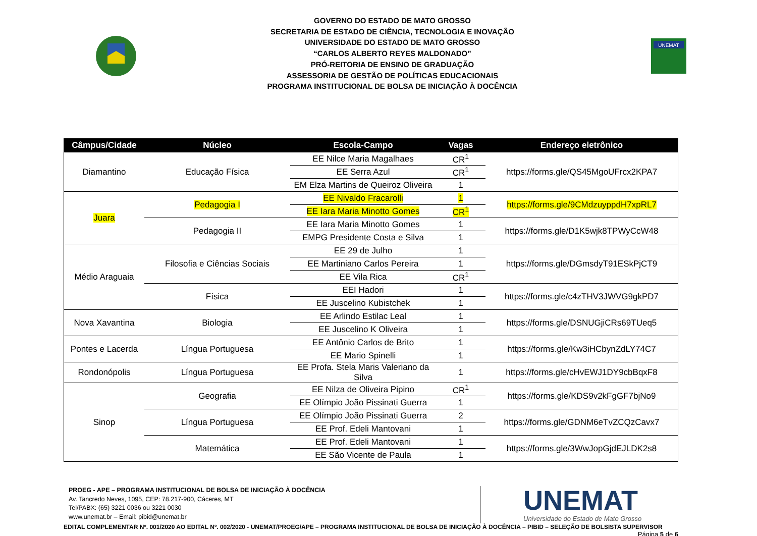GOVERNO DO ESTADO DE MATO GROSSO
SECRETARIA DE ESTADO DE CIÊNCIA, TECNOLOGIA E INOVAÇÃO
UNIVERSIDADE DO ESTADO DE MATO GROSSO
“CARLOS ALBERTO REYES MALDONADO”
PRÓ-REITORIA DE ENSINO DE GRADUAÇÃO
ASSESSORIA DE GESTÃO DE POLÍTICAS EDUCACIONAIS
PROGRAMA INSTITUCIONAL DE BOLSA DE INICIAÇÃO À DOCÊNCIA
UNEMAT
| Câmpus/Cidade | Núcleo | Escola-Campo | Vagas | Endereço eletrônico |
| --- | --- | --- | --- | --- |
| Diamantino | Educação Física | EE Nilce Maria Magalhaes | CR<sup>1</sup> | https://forms.gle/QS45MgoUFrcx2KPA7 |
| | | EE Serra Azul | CR<sup>1</sup> | |
| | | EM Elza Martins de Queiroz Oliveira | 1 | |
| Juara | Pedagogia I | EE Nivaldo Fracarolli | 1 | https://forms.gle/9CMdzuyppdH7xpRL7 |
| | | EE Iara Maria Minotto Gomes | CR<sup>1</sup> | |
| | Pedagogia II | EE Iara Maria Minotto Gomes | 1 | https://forms.gle/D1K5wjk8TPWyCcW48 |
| | | EMPG Presidente Costa e Silva | 1 | |
| Médio Araguaia | Filosofia e Ciências Sociais | EE 29 de Julho | 1 | https://forms.gle/DGmsdyT91ESkPjCT9 |
| | | EE Martiniano Carlos Pereira | 1 | |
| | | EE Vila Rica | CR<sup>1</sup> | |
| | Física | EEI Hadori | 1 | https://forms.gle/c4zTHV3JWVG9gkPD7 |
| | | EE Juscelino Kubistchek | 1 | |
| Nova Xavantina | Biologia | EE Arlindo Estilac Leal | 1 | https://forms.gle/DSNUGjiCRs69TUeq5 |
| | | EE Juscelino K Oliveira | 1 | |
| Pontes e Lacerda | Língua Portuguesa | EE Antônio Carlos de Brito | 1 | https://forms.gle/Kw3iHCbynZdLY74C7 |
| | | EE Mario Spinelli | 1 | |
| Rondonópolis | Língua Portuguesa | EE Profa. Stela Maris Valeriano da Silva | 1 | https://forms.gle/cHvEWJ1DY9cbBqxF8 |
| Sinop | Geografia | EE Nilza de Oliveira Pipino | CR<sup>1</sup> | https://forms.gle/KDS9v2kFgGF7bjNo9 |
| | | EE Olímpio João Pissinati Guerra | 1 | |
| | Língua Portuguesa | EE Olímpio João Pissinati Guerra | 2 | https://forms.gle/GDNM6eTvZCQzCavx7 |
| | | EE Prof. Edeli Mantovani | 1 | |
| | Matemática | EE Prof. Edeli Mantovani | 1 | https://forms.gle/3WwJopGjdEJLDK2s8 |
| | | EE São Vicente de Paula | 1 | |
PROEG - APE – PROGRAMA INSTITUCIONAL DE BOLSA DE INICIAÇÃO À DOCÊNCIA
Av. Tancredo Neves, 1095, CEP: 78.217-900, Cáceres, MT
Tel/PABX: (65) 3221 0036 ou 3221 0030
www.unemat.br – Email: pibid@unemat.br
UNEMAT
Universidade do Estado de Mato Grosso
EDITAL COMPLEMENTAR Nº. 001/2020 AO EDITAL Nº. 002/2020 - UNEMAT/PROEG/APE – PROGRAMA INSTITUCIONAL DE BOLSA DE INICIAÇÃO À DOCÊNCIA – PIBID – SELEÇÃO DE BOLSISTA SUPERVISOR
Página 5 de 6